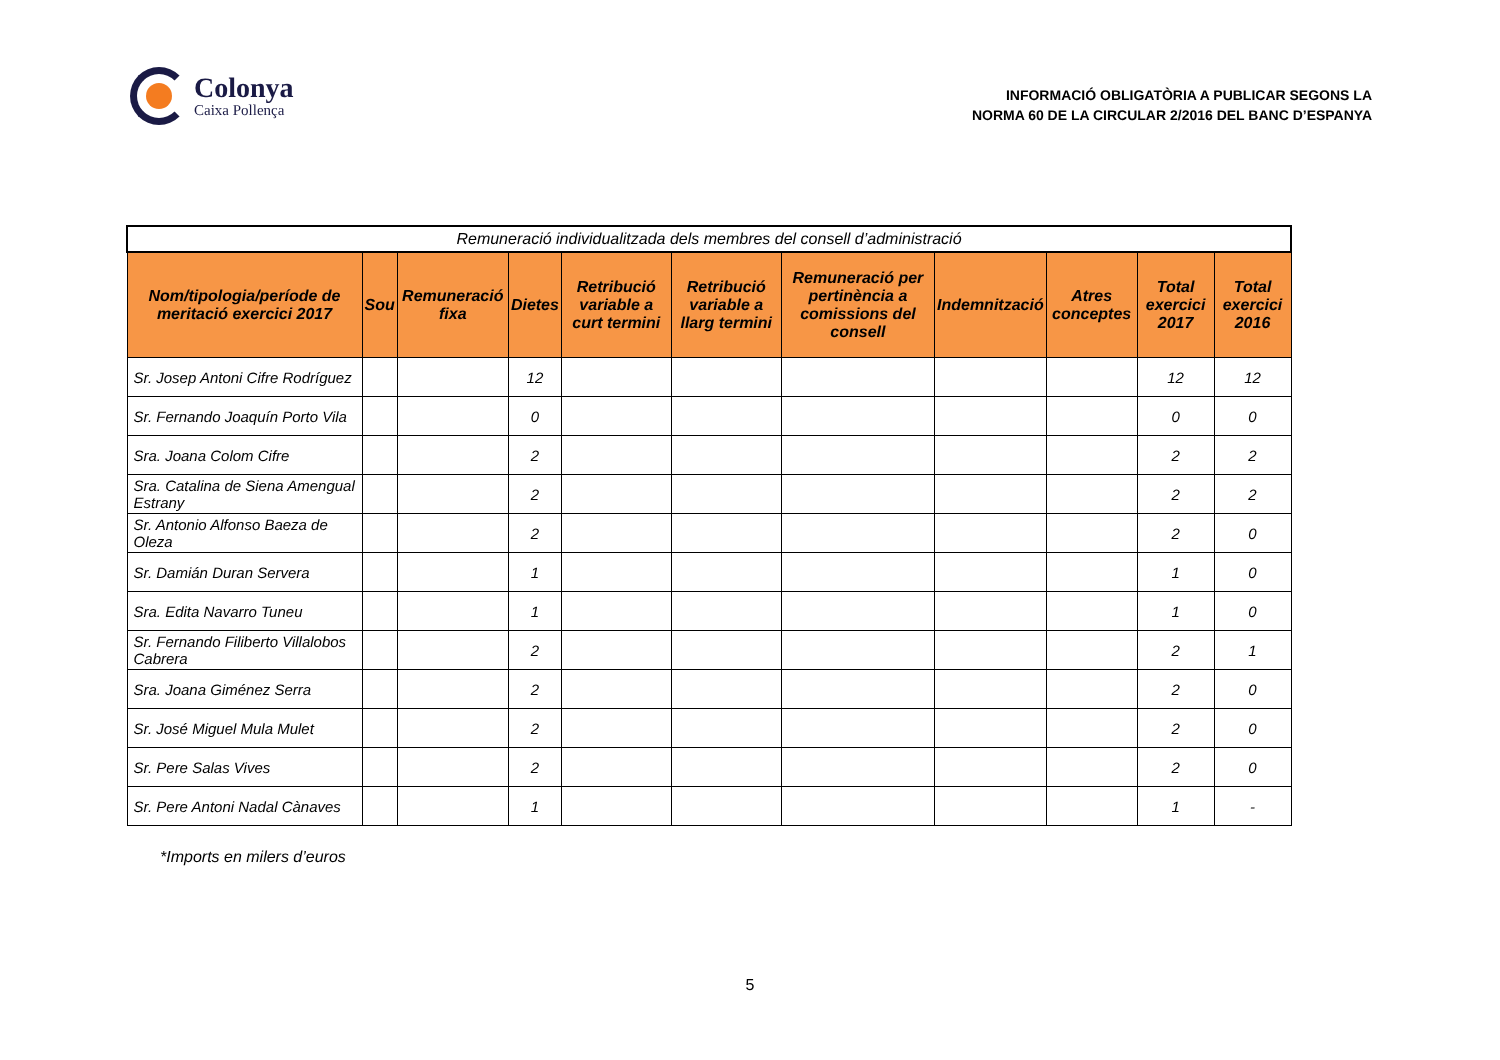Colonya
Caixa Pollença
INFORMACIÓ OBLIGATÒRIA A PUBLICAR SEGONS LA
NORMA 60 DE LA CIRCULAR 2/2016 DEL BANC D’ESPANYA
| Remuneració individualitzada dels membres del consell d’administració | | | | | | | | | | |
| --- | --- | --- | --- | --- | --- | --- | --- | --- | --- | --- |
| Nom/tipologia/període de meritació exercici 2017 | Sou | Remuneració fixa | Dietes | Retribució variable a curt termini | Retribució variable a llarg termini | Remuneració per pertinència a comissions del consell | Indemnització | Atres conceptes | Total exercici 2017 | Total exercici 2016 |
| Sr. Josep Antoni Cifre Rodríguez | | | 12 | | | | | | 12 | 12 |
| Sr. Fernando Joaquín Porto Vila | | | 0 | | | | | | 0 | 0 |
| Sra. Joana Colom Cifre | | | 2 | | | | | | 2 | 2 |
| Sra. Catalina de Siena Amengual Estrany | | | 2 | | | | | | 2 | 2 |
| Sr. Antonio Alfonso Baeza de Oleza | | | 2 | | | | | | 2 | 0 |
| Sr. Damián Duran Servera | | | 1 | | | | | | 1 | 0 |
| Sra. Edita Navarro Tuneu | | | 1 | | | | | | 1 | 0 |
| Sr. Fernando Filiberto Villalobos Cabrera | | | 2 | | | | | | 2 | 1 |
| Sra. Joana Giménez Serra | | | 2 | | | | | | 2 | 0 |
| Sr. José Miguel Mula Mulet | | | 2 | | | | | | 2 | 0 |
| Sr. Pere Salas Vives | | | 2 | | | | | | 2 | 0 |
| Sr. Pere Antoni Nadal Cànaves | | | 1 | | | | | | 1 | - |
*Imports en milers d’euros
5